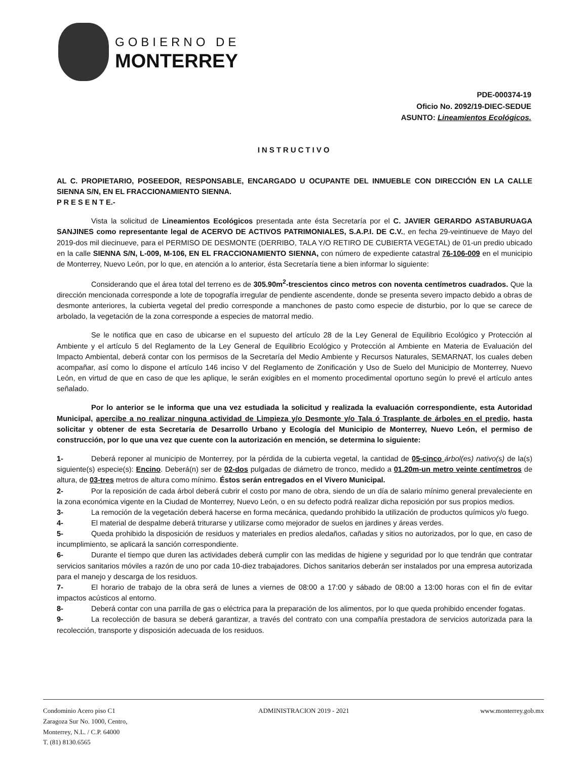GOBIERNO DE
MONTERREY
PDE-000374-19
Oficio No. 2092/19-DIEC-SEDUE
ASUNTO: Lineamientos Ecológicos.
INSTRUCTIVO
AL C. PROPIETARIO, POSEEDOR, RESPONSABLE, ENCARGADO U OCUPANTE DEL INMUEBLE CON DIRECCIÓN EN LA CALLE SIENNA S/N, EN EL FRACCIONAMIENTO SIENNA.
P R E S E N T E.-
Vista la solicitud de Lineamientos Ecológicos presentada ante ésta Secretaría por el C. JAVIER GERARDO ASTABURUAGA SANJINES como representante legal de ACERVO DE ACTIVOS PATRIMONIALES, S.A.P.I. DE C.V., en fecha 29-veintinueve de Mayo del 2019-dos mil diecinueve, para el PERMISO DE DESMONTE (DERRIBO, TALA Y/O RETIRO DE CUBIERTA VEGETAL) de 01-un predio ubicado en la calle SIENNA S/N, L-009, M-106, EN EL FRACCIONAMIENTO SIENNA, con número de expediente catastral 76-106-009 en el municipio de Monterrey, Nuevo León, por lo que, en atención a lo anterior, ésta Secretaría tiene a bien informar lo siguiente:
Considerando que el área total del terreno es de 305.90m<sup>2</sup>-trescientos cinco metros con noventa centímetros cuadrados. Que la dirección mencionada corresponde a lote de topografía irregular de pendiente ascendente, donde se presenta severo impacto debido a obras de desmonte anteriores, la cubierta vegetal del predio corresponde a manchones de pasto como especie de disturbio, por lo que se carece de arbolado, la vegetación de la zona corresponde a especies de matorral medio.
Se le notifica que en caso de ubicarse en el supuesto del artículo 28 de la Ley General de Equilibrio Ecológico y Protección al Ambiente y el artículo 5 del Reglamento de la Ley General de Equilibrio Ecológico y Protección al Ambiente en Materia de Evaluación del Impacto Ambiental, deberá contar con los permisos de la Secretaría del Medio Ambiente y Recursos Naturales, SEMARNAT, los cuales deben acompañar, así como lo dispone el artículo 146 inciso V del Reglamento de Zonificación y Uso de Suelo del Municipio de Monterrey, Nuevo León, en virtud de que en caso de que les aplique, le serán exigibles en el momento procedimental oportuno según lo prevé el artículo antes señalado.
Por lo anterior se le informa que una vez estudiada la solicitud y realizada la evaluación correspondiente, esta Autoridad Municipal, apercibe a no realizar ninguna actividad de Limpieza y/o Desmonte y/o Tala ó Trasplante de árboles en el predio, hasta solicitar y obtener de esta Secretaría de Desarrollo Urbano y Ecología del Municipio de Monterrey, Nuevo León, el permiso de construcción, por lo que una vez que cuente con la autorización en mención, se determina lo siguiente:
1- Deberá reponer al municipio de Monterrey, por la pérdida de la cubierta vegetal, la cantidad de 05-cinco árbol(es) nativo(s) de la(s) siguiente(s) especie(s): Encino. Deberá(n) ser de 02-dos pulgadas de diámetro de tronco, medido a 01.20m-un metro veinte centímetros de altura, de 03-tres metros de altura como mínimo. Éstos serán entregados en el Vivero Municipal.
2- Por la reposición de cada árbol deberá cubrir el costo por mano de obra, siendo de un día de salario mínimo general prevaleciente en la zona económica vigente en la Ciudad de Monterrey, Nuevo León, o en su defecto podrá realizar dicha reposición por sus propios medios.
3- La remoción de la vegetación deberá hacerse en forma mecánica, quedando prohibido la utilización de productos químicos y/o fuego.
4- El material de despalme deberá triturarse y utilizarse como mejorador de suelos en jardines y áreas verdes.
5- Queda prohibido la disposición de residuos y materiales en predios aledaños, cañadas y sitios no autorizados, por lo que, en caso de incumplimiento, se aplicará la sanción correspondiente.
6- Durante el tiempo que duren las actividades deberá cumplir con las medidas de higiene y seguridad por lo que tendrán que contratar servicios sanitarios móviles a razón de uno por cada 10-diez trabajadores. Dichos sanitarios deberán ser instalados por una empresa autorizada para el manejo y descarga de los residuos.
7- El horario de trabajo de la obra será de lunes a viernes de 08:00 a 17:00 y sábado de 08:00 a 13:00 horas con el fin de evitar impactos acústicos al entorno.
8- Deberá contar con una parrilla de gas o eléctrica para la preparación de los alimentos, por lo que queda prohibido encender fogatas.
9- La recolección de basura se deberá garantizar, a través del contrato con una compañía prestadora de servicios autorizada para la recolección, transporte y disposición adecuada de los residuos.
Condominio Acero piso C1
Zaragoza Sur No. 1000, Centro,
Monterrey, N.L. / C.P. 64000
T. (81) 8130.6565
ADMINISTRACION 2019 - 2021 www.monterrey.gob.mx